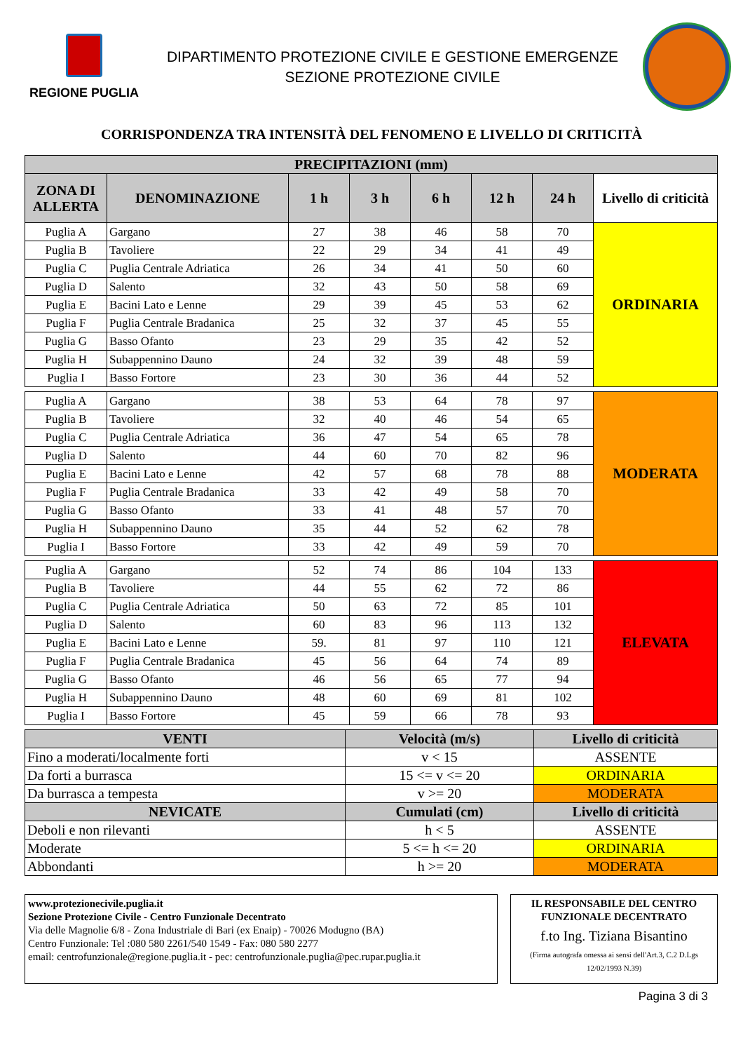REGIONE PUGLIA
DIPARTIMENTO PROTEZIONE CIVILE E GESTIONE EMERGENZE
SEZIONE PROTEZIONE CIVILE
CORRISPONDENZA TRA INTENSITÀ DEL FENOMENO E LIVELLO DI CRITICITÀ
| PRECIPITAZIONI (mm) | | | | | | | |
| --- | --- | --- | --- | --- | --- | --- | --- |
| ZONA DI ALLERTA | DENOMINAZIONE | 1 h | 3 h | 6 h | 12 h | 24 h | Livello di criticità |
| Puglia A | Gargano | 27 | 38 | 46 | 58 | 70 | ORDINARIA |
| Puglia B | Tavoliere | 22 | 29 | 34 | 41 | 49 | |
| Puglia C | Puglia Centrale Adriatica | 26 | 34 | 41 | 50 | 60 | |
| Puglia D | Salento | 32 | 43 | 50 | 58 | 69 | |
| Puglia E | Bacini Lato e Lenne | 29 | 39 | 45 | 53 | 62 | |
| Puglia F | Puglia Centrale Bradanica | 25 | 32 | 37 | 45 | 55 | |
| Puglia G | Basso Ofanto | 23 | 29 | 35 | 42 | 52 | |
| Puglia H | Subappennino Dauno | 24 | 32 | 39 | 48 | 59 | |
| Puglia I | Basso Fortore | 23 | 30 | 36 | 44 | 52 | |
| Puglia A | Gargano | 38 | 53 | 64 | 78 | 97 | MODERATA |
| Puglia B | Tavoliere | 32 | 40 | 46 | 54 | 65 | |
| Puglia C | Puglia Centrale Adriatica | 36 | 47 | 54 | 65 | 78 | |
| Puglia D | Salento | 44 | 60 | 70 | 82 | 96 | |
| Puglia E | Bacini Lato e Lenne | 42 | 57 | 68 | 78 | 88 | |
| Puglia F | Puglia Centrale Bradanica | 33 | 42 | 49 | 58 | 70 | |
| Puglia G | Basso Ofanto | 33 | 41 | 48 | 57 | 70 | |
| Puglia H | Subappennino Dauno | 35 | 44 | 52 | 62 | 78 | |
| Puglia I | Basso Fortore | 33 | 42 | 49 | 59 | 70 | |
| Puglia A | Gargano | 52 | 74 | 86 | 104 | 133 | ELEVATA |
| Puglia B | Tavoliere | 44 | 55 | 62 | 72 | 86 | |
| Puglia C | Puglia Centrale Adriatica | 50 | 63 | 72 | 85 | 101 | |
| Puglia D | Salento | 60 | 83 | 96 | 113 | 132 | |
| Puglia E | Bacini Lato e Lenne | 59. | 81 | 97 | 110 | 121 | |
| Puglia F | Puglia Centrale Bradanica | 45 | 56 | 64 | 74 | 89 | |
| Puglia G | Basso Ofanto | 46 | 56 | 65 | 77 | 94 | |
| Puglia H | Subappennino Dauno | 48 | 60 | 69 | 81 | 102 | |
| Puglia I | Basso Fortore | 45 | 59 | 66 | 78 | 93 | |
| VENTI | Velocità (m/s) | Livello di criticità |
| --- | --- | --- |
| Fino a moderati/localmente forti | v < 15 | ASSENTE |
| Da forti a burrasca | 15 <= v <= 20 | ORDINARIA |
| Da burrasca a tempesta | v >= 20 | MODERATA |
| NEVICATE | Cumulati (cm) | Livello di criticità |
| Deboli e non rilevanti | h < 5 | ASSENTE |
| Moderate | 5 <= h <= 20 | ORDINARIA |
| Abbondanti | h >= 20 | MODERATA |
www.protezionecivile.puglia.it
Sezione Protezione Civile - Centro Funzionale Decentrato
Via delle Magnolie 6/8 - Zona Industriale di Bari (ex Enaip) - 70026 Modugno (BA)
Centro Funzionale: Tel :080 580 2261/540 1549 - Fax: 080 580 2277
email: centrofunzionale@regione.puglia.it - pec: centrofunzionale.puglia@pec.rupar.puglia.it
IL RESPONSABILE DEL CENTRO FUNZIONALE DECENTRATO
f.to Ing. Tiziana Bisantino
(Firma autografa omessa ai sensi dell'Art.3, C.2 D.Lgs 12/02/1993 N.39)
Pagina 3 di 3